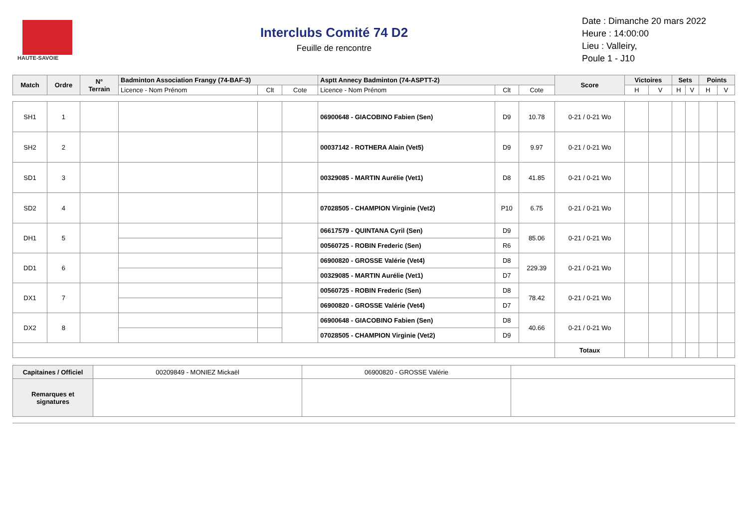HAUTE-SAVOIE
Interclubs Comité 74 D2
Feuille de rencontre
Date : Dimanche 20 mars 2022
Heure : 14:00:00
Lieu : Valleiry,
Poule 1 - J10
| Match | Ordre | N° Terrain | Badminton Association Frangy (74-BAF-3) | | | Asptt Annecy Badminton (74-ASPTT-2) | | | Score | Victoires | | Sets | | Points | |
| --- | --- | --- | --- | --- | --- | --- | --- | --- | --- | --- | --- | --- | --- | --- | --- |
| | | | Licence - Nom Prénom | Clt | Cote | Licence - Nom Prénom | Clt | Cote | | H | V | H | V | H | V |
| SH1 | 1 | | | | | 06900648 - GIACOBINO Fabien (Sen) | D9 | 10.78 | 0-21 / 0-21 Wo | | | | | | |
| SH2 | 2 | | | | | 00037142 - ROTHERA Alain (Vet5) | D9 | 9.97 | 0-21 / 0-21 Wo | | | | | | |
| SD1 | 3 | | | | | 00329085 - MARTIN Aurélie (Vet1) | D8 | 41.85 | 0-21 / 0-21 Wo | | | | | | |
| SD2 | 4 | | | | | 07028505 - CHAMPION Virginie (Vet2) | P10 | 6.75 | 0-21 / 0-21 Wo | | | | | | |
| DH1 | 5 | | | | | 06617579 - QUINTANA Cyril (Sen) | D9 | 85.06 | 0-21 / 0-21 Wo | | | | | | |
| | | | | | | 00560725 - ROBIN Frederic (Sen) | R6 | | | | | | | | |
| DD1 | 6 | | | | | 06900820 - GROSSE Valérie (Vet4) | D8 | 229.39 | 0-21 / 0-21 Wo | | | | | | |
| | | | | | | 00329085 - MARTIN Aurélie (Vet1) | D7 | | | | | | | | |
| DX1 | 7 | | | | | 00560725 - ROBIN Frederic (Sen) | D8 | 78.42 | 0-21 / 0-21 Wo | | | | | | |
| | | | | | | 06900820 - GROSSE Valérie (Vet4) | D7 | | | | | | | | |
| DX2 | 8 | | | | | 06900648 - GIACOBINO Fabien (Sen) | D8 | 40.66 | 0-21 / 0-21 Wo | | | | | | |
| | | | | | | 07028505 - CHAMPION Virginie (Vet2) | D9 | | | | | | | | |
| | | | | | | | | | Totaux | | | | | | |
| Capitaines / Officiel | 00209849 - MONIEZ Mickaël | 06900820 - GROSSE Valérie | |
| Remarques et signatures | | | |